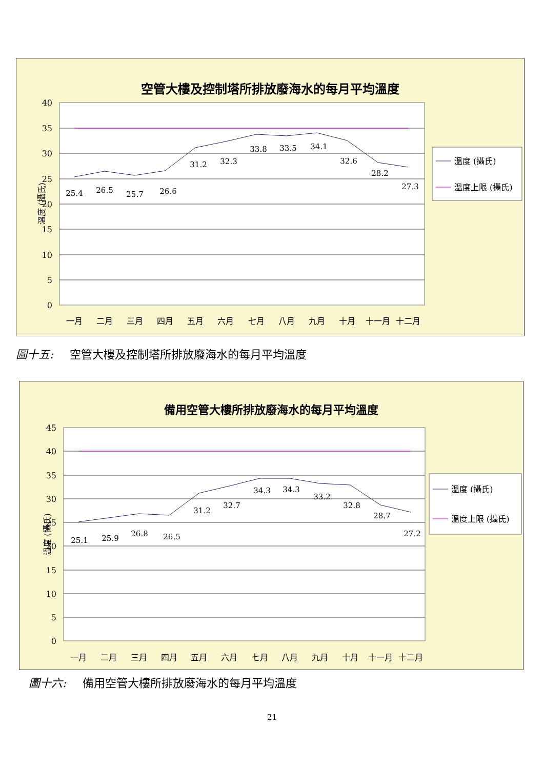空管大樓及控制塔所排放廢海水的每月平均溫度
40
35
30
25
20
15
10
5
0
溫度 (攝氏)
25.4
26.5
25.7
26.6
31.2
32.3
33.8
33.5
34.1
32.6
28.2
27.3
一月
二月
三月
四月
五月
六月
七月
八月
九月
十月
十一月
十二月
溫度 (攝氏)
溫度上限 (攝氏)
圖十五: 空管大樓及控制塔所排放廢海水的每月平均溫度
備用空管大樓所排放廢海水的每月平均溫度
45
40
35
30
25
20
15
10
5
0
溫度 (攝氏)
25.1
25.9
26.8
26.5
31.2
32.7
34.3
34.3
33.2
32.8
28.7
27.2
一月
二月
三月
四月
五月
六月
七月
八月
九月
十月
十一月
十二月
溫度 (攝氏)
溫度上限 (攝氏)
圖十六: 備用空管大樓所排放廢海水的每月平均溫度
21